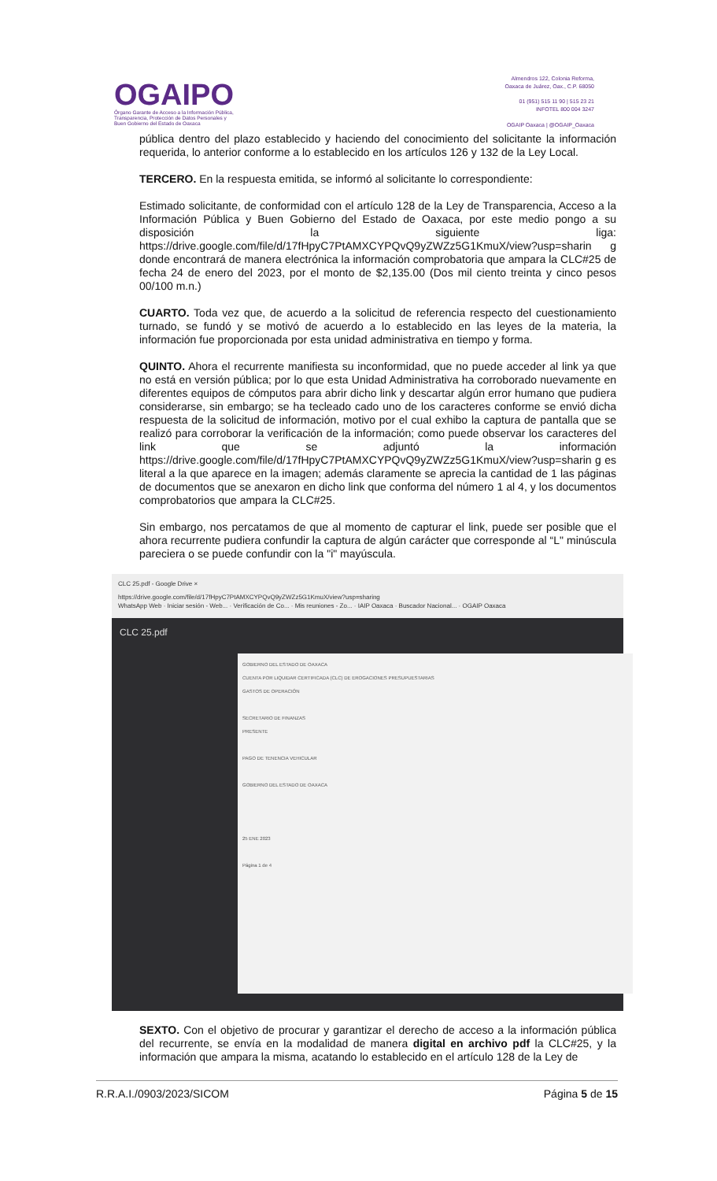OGAIPO
Órgano Garante de Acceso a la Información Pública,
Transparencia, Protección de Datos Personales y
Buen Gobierno del Estado de Oaxaca
Almendros 122, Colonia Reforma,
Oaxaca de Juárez, Oax., C.P. 68050
01 (951) 515 11 90 | 515 23 21
INFOTEL 800 004 3247
OGAIP Oaxaca | @OGAIP_Oaxaca
pública dentro del plazo establecido y haciendo del conocimiento del solicitante la información requerida, lo anterior conforme a lo establecido en los artículos 126 y 132 de la Ley Local.
TERCERO. En la respuesta emitida, se informó al solicitante lo correspondiente:
Estimado solicitante, de conformidad con el artículo 128 de la Ley de Transparencia, Acceso a la Información Pública y Buen Gobierno del Estado de Oaxaca, por este medio pongo a su disposición la siguiente liga: https://drive.google.com/file/d/17fHpyC7PtAMXCYPQvQ9yZWZz5G1KmuX/view?usp=sharin g donde encontrará de manera electrónica la información comprobatoria que ampara la CLC#25 de fecha 24 de enero del 2023, por el monto de $2,135.00 (Dos mil ciento treinta y cinco pesos 00/100 m.n.)
CUARTO. Toda vez que, de acuerdo a la solicitud de referencia respecto del cuestionamiento turnado, se fundó y se motivó de acuerdo a lo establecido en las leyes de la materia, la información fue proporcionada por esta unidad administrativa en tiempo y forma.
QUINTO. Ahora el recurrente manifiesta su inconformidad, que no puede acceder al link ya que no está en versión pública; por lo que esta Unidad Administrativa ha corroborado nuevamente en diferentes equipos de cómputos para abrir dicho link y descartar algún error humano que pudiera considerarse, sin embargo; se ha tecleado cado uno de los caracteres conforme se envió dicha respuesta de la solicitud de información, motivo por el cual exhibo la captura de pantalla que se realizó para corroborar la verificación de la información; como puede observar los caracteres del link que se adjuntó la información https://drive.google.com/file/d/17fHpyC7PtAMXCYPQvQ9yZWZz5G1KmuX/view?usp=sharin g es literal a la que aparece en la imagen; además claramente se aprecia la cantidad de 1 las páginas de documentos que se anexaron en dicho link que conforma del número 1 al 4, y los documentos comprobatorios que ampara la CLC#25.
Sin embargo, nos percatamos de que al momento de capturar el link, puede ser posible que el ahora recurrente pudiera confundir la captura de algún carácter que corresponde al “L" minúscula pareciera o se puede confundir con la "i" mayúscula.
CLC 25.pdf - Google Drive ×
https://drive.google.com/file/d/17fHpyC7PtAMXCYPQvQ9yZWZz5G1KmuX/view?usp=sharing
WhatsApp Web · Iniciar sesión - Web... · Verificación de Co... · Mis reuniones - Zo... · IAIP Oaxaca · Buscador Nacional... · OGAIP Oaxaca
CLC 25.pdf
GOBIERNO DEL ESTADO DE OAXACA
CUENTA POR LIQUIDAR CERTIFICADA (CLC) DE EROGACIONES PRESUPUESTARIAS
GASTOS DE OPERACIÓN
SECRETARIO DE FINANZAS
PRESENTE
PAGO DE TENENCIA VEHICULAR
GOBIERNO DEL ESTADO DE OAXACA
25 ENE 2023
Página 1 de 4
SEXTO. Con el objetivo de procurar y garantizar el derecho de acceso a la información pública del recurrente, se envía en la modalidad de manera digital en archivo pdf la CLC#25, y la información que ampara la misma, acatando lo establecido en el artículo 128 de la Ley de
R.R.A.I./0903/2023/SICOM Página 5 de 15